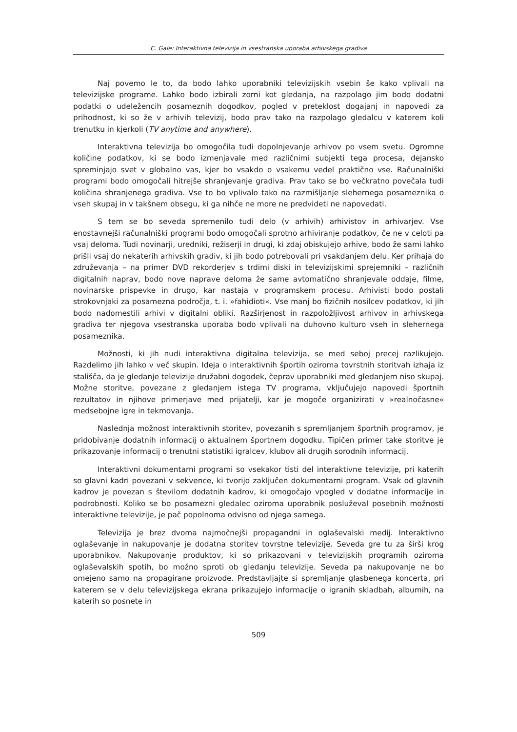C. Gale: Interaktivna televizija in vsestranska uporaba arhivskega gradiva
Naj povemo le to, da bodo lahko uporabniki televizijskih vsebin še kako vplivali na televizijske programe. Lahko bodo izbirali zorni kot gledanja, na razpolago jim bodo dodatni podatki o udeležencih posameznih dogodkov, pogled v preteklost dogajanj in napovedi za prihodnost, ki so že v arhivih televizij, bodo prav tako na razpolago gledalcu v katerem koli trenutku in kjerkoli (TV anytime and anywhere).
Interaktivna televizija bo omogočila tudi dopolnjevanje arhivov po vsem svetu. Ogromne količine podatkov, ki se bodo izmenjavale med različnimi subjekti tega procesa, dejansko spreminjajo svet v globalno vas, kjer bo vsakdo o vsakemu vedel praktično vse. Računalniški programi bodo omogočali hitrejše shranjevanje gradiva. Prav tako se bo večkratno povečala tudi količina shranjenega gradiva. Vse to bo vplivalo tako na razmišljanje slehernega posameznika o vseh skupaj in v takšnem obsegu, ki ga nihče ne more ne predvideti ne napovedati.
S tem se bo seveda spremenilo tudi delo (v arhivih) arhivistov in arhivarjev. Vse enostavnejši računalniški programi bodo omogočali sprotno arhiviranje podatkov, če ne v celoti pa vsaj deloma. Tudi novinarji, uredniki, režiserji in drugi, ki zdaj obiskujejo arhive, bodo že sami lahko prišli vsaj do nekaterih arhivskih gradiv, ki jih bodo potrebovali pri vsakdanjem delu. Ker prihaja do združevanja – na primer DVD rekorderjev s trdimi diski in televizijskimi sprejemniki – različnih digitalnih naprav, bodo nove naprave deloma že same avtomatično shranjevale oddaje, filme, novinarske prispevke in drugo, kar nastaja v programskem procesu. Arhivisti bodo postali strokovnjaki za posamezna področja, t. i. »fahidioti«. Vse manj bo fizičnih nosilcev podatkov, ki jih bodo nadomestili arhivi v digitalni obliki. Razširjenost in razpoložljivost arhivov in arhivskega gradiva ter njegova vsestranska uporaba bodo vplivali na duhovno kulturo vseh in slehernega posameznika.
Možnosti, ki jih nudi interaktivna digitalna televizija, se med seboj precej razlikujejo. Razdelimo jih lahko v več skupin. Ideja o interaktivnih športih oziroma tovrstnih storitvah izhaja iz stališča, da je gledanje televizije družabni dogodek, čeprav uporabniki med gledanjem niso skupaj. Možne storitve, povezane z gledanjem istega TV programa, vključujejo napovedi športnih rezultatov in njihove primerjave med prijatelji, kar je mogoče organizirati v »realnočasne« medsebojne igre in tekmovanja.
Naslednja možnost interaktivnih storitev, povezanih s spremljanjem športnih programov, je pridobivanje dodatnih informacij o aktualnem športnem dogodku. Tipičen primer take storitve je prikazovanje informacij o trenutni statistiki igralcev, klubov ali drugih sorodnih informacij.
Interaktivni dokumentarni programi so vsekakor tisti del interaktivne televizije, pri katerih so glavni kadri povezani v sekvence, ki tvorijo zaključen dokumentarni program. Vsak od glavnih kadrov je povezan s številom dodatnih kadrov, ki omogočajo vpogled v dodatne informacije in podrobnosti. Koliko se bo posamezni gledalec oziroma uporabnik posluževal posebnih možnosti interaktivne televizije, je pač popolnoma odvisno od njega samega.
Televizija je brez dvoma najmočnejši propagandni in oglaševalski medij. Interaktivno oglaševanje in nakupovanje je dodatna storitev tovrstne televizije. Seveda gre tu za širši krog uporabnikov. Nakupovanje produktov, ki so prikazovani v televizijskih programih oziroma oglaševalskih spotih, bo možno sproti ob gledanju televizije. Seveda pa nakupovanje ne bo omejeno samo na propagirane proizvode. Predstavljajte si spremljanje glasbenega koncerta, pri katerem se v delu televizijskega ekrana prikazujejo informacije o igranih skladbah, albumih, na katerih so posnete in
509